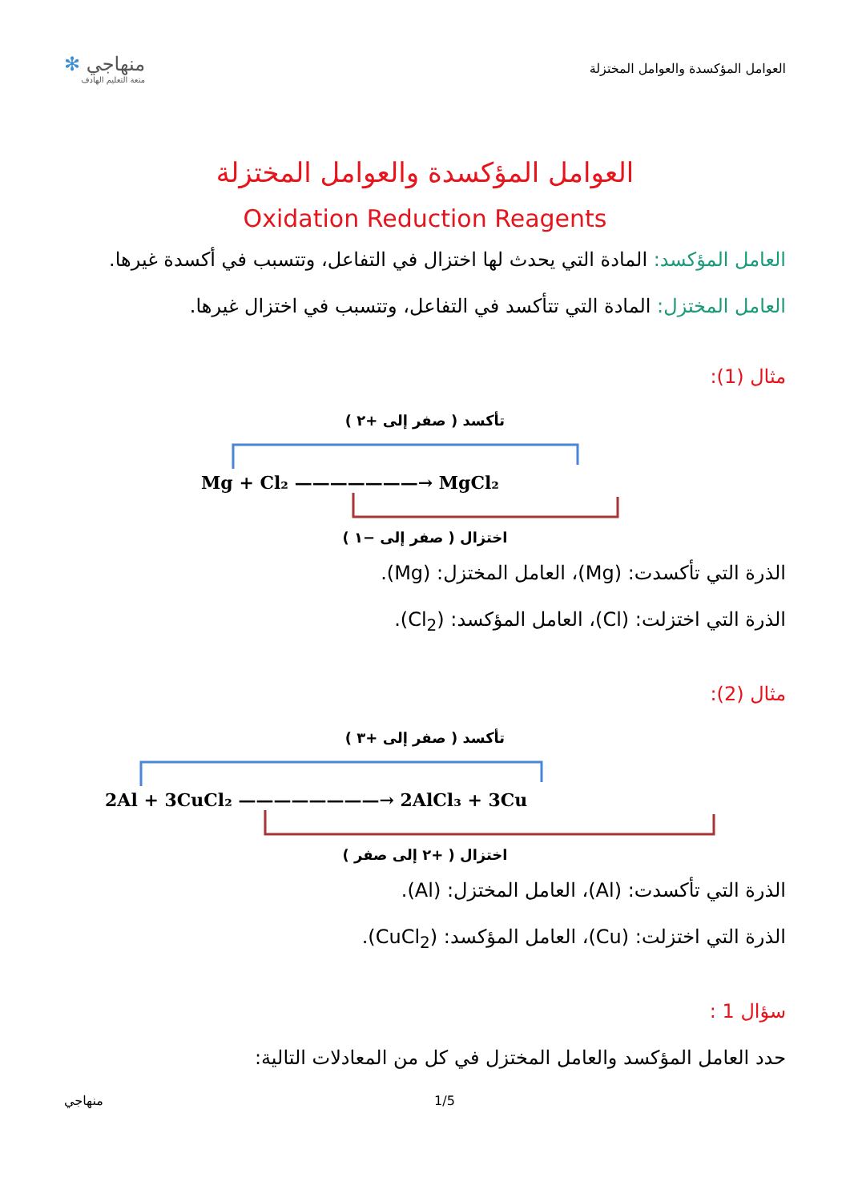العوامل المؤكسدة والعوامل المختزلة
منهاجي ✻
متعة التعليم الهادف
العوامل المؤكسدة والعوامل المختزلة
Oxidation Reduction Reagents
العامل المؤكسد: المادة التي يحدث لها اختزال في التفاعل، وتتسبب في أكسدة غيرها.
العامل المختزل: المادة التي تتأكسد في التفاعل، وتتسبب في اختزال غيرها.
مثال (1):
تأكسد ( صفر إلى +٢ )
Mg + Cl₂ ———————→ MgCl₂
اختزال ( صفر إلى −١ )
الذرة التي تأكسدت: (Mg)، العامل المختزل: (Mg).
الذرة التي اختزلت: (Cl)، العامل المؤكسد: (Cl<sub>2</sub>).
مثال (2):
تأكسد ( صفر إلى +٣ )
2Al + 3CuCl₂ ————————→ 2AlCl₃ + 3Cu
اختزال ( +٢ إلى صفر )
الذرة التي تأكسدت: (Al)، العامل المختزل: (Al).
الذرة التي اختزلت: (Cu)، العامل المؤكسد: (CuCl<sub>2</sub>).
سؤال 1 :
حدد العامل المؤكسد والعامل المختزل في كل من المعادلات التالية:
1/5 منهاجي